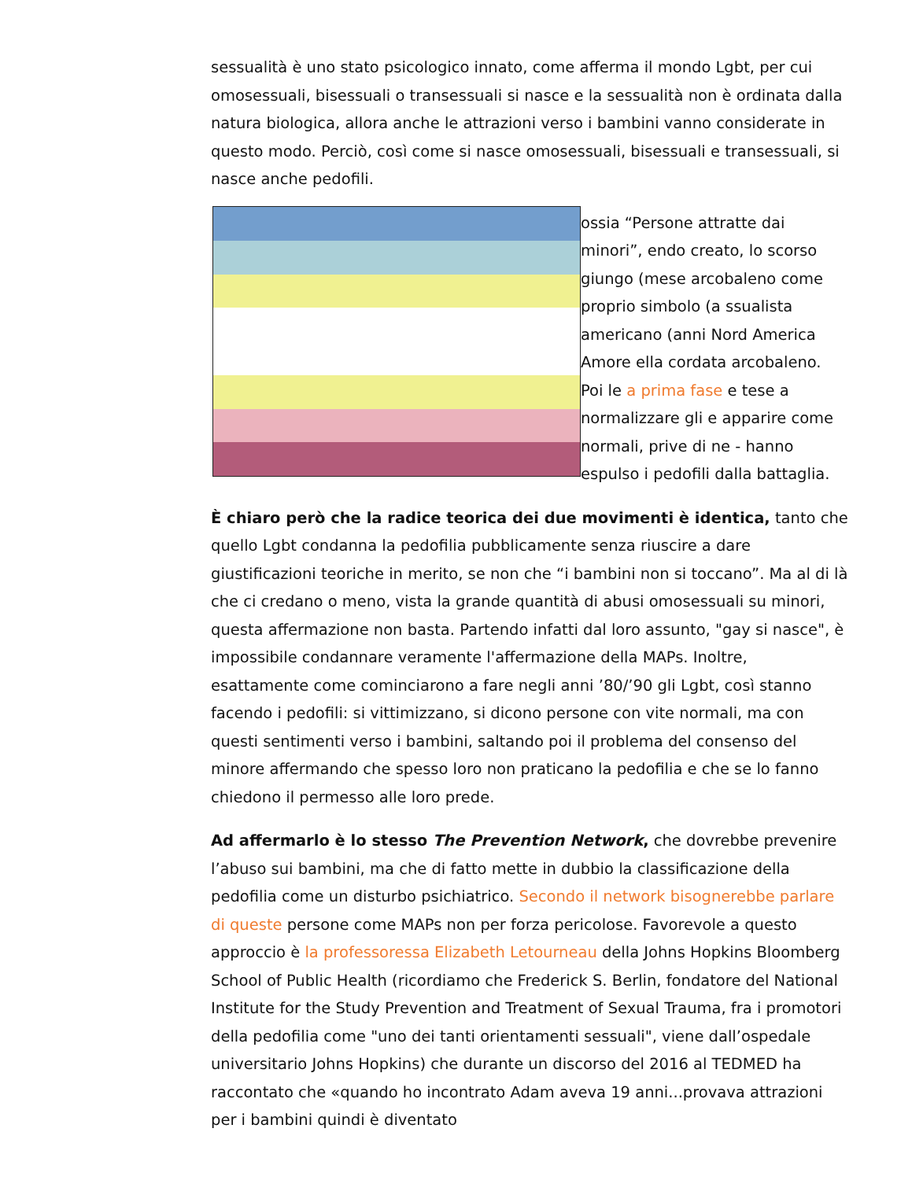sessualità è uno stato psicologico innato, come afferma il mondo Lgbt, per cui omosessuali, bisessuali o transessuali si nasce e la sessualità non è ordinata dalla natura biologica, allora anche le attrazioni verso i bambini vanno considerate in questo modo. Perciò, così come si nasce omosessuali, bisessuali e transessuali, si nasce anche pedofili.
ossia “Persone attratte dai minori”, endo creato, lo scorso giungo (mese arcobaleno come proprio simbolo (a ssualista americano (anni Nord America Amore ella cordata arcobaleno. Poi le a prima fase e tese a normalizzare gli e apparire come normali, prive di ne - hanno espulso i pedofili dalla battaglia.
È chiaro però che la radice teorica dei due movimenti è identica, tanto che quello Lgbt condanna la pedofilia pubblicamente senza riuscire a dare giustificazioni teoriche in merito, se non che “i bambini non si toccano”. Ma al di là che ci credano o meno, vista la grande quantità di abusi omosessuali su minori, questa affermazione non basta. Partendo infatti dal loro assunto, "gay si nasce", è impossibile condannare veramente l'affermazione della MAPs. Inoltre, esattamente come cominciarono a fare negli anni ’80/’90 gli Lgbt, così stanno facendo i pedofili: si vittimizzano, si dicono persone con vite normali, ma con questi sentimenti verso i bambini, saltando poi il problema del consenso del minore affermando che spesso loro non praticano la pedofilia e che se lo fanno chiedono il permesso alle loro prede.
Ad affermarlo è lo stesso The Prevention Network, che dovrebbe prevenire l’abuso sui bambini, ma che di fatto mette in dubbio la classificazione della pedofilia come un disturbo psichiatrico. Secondo il network bisognerebbe parlare di queste persone come MAPs non per forza pericolose. Favorevole a questo approccio è la professoressa Elizabeth Letourneau della Johns Hopkins Bloomberg School of Public Health (ricordiamo che Frederick S. Berlin, fondatore del National Institute for the Study Prevention and Treatment of Sexual Trauma, fra i promotori della pedofilia come "uno dei tanti orientamenti sessuali", viene dall’ospedale universitario Johns Hopkins) che durante un discorso del 2016 al TEDMED ha raccontato che «quando ho incontrato Adam aveva 19 anni...provava attrazioni per i bambini quindi è diventato